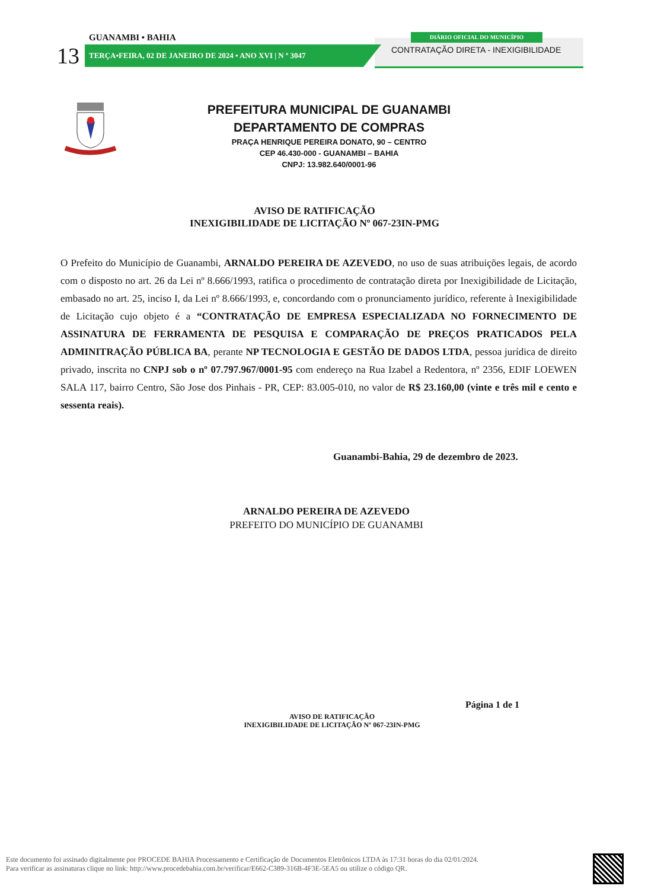DIÁRIO OFICIAL DO MUNICÍPIO
CONTRATAÇÃO DIRETA - INEXIGIBILIDADE
GUANAMBI • BAHIA
13 TERÇA•FEIRA, 02 DE JANEIRO DE 2024 • ANO XVI | N º 3047
PREFEITURA MUNICIPAL DE GUANAMBI
DEPARTAMENTO DE COMPRAS
PRAÇA HENRIQUE PEREIRA DONATO, 90 – CENTRO
CEP 46.430-000 - GUANAMBI – BAHIA
CNPJ: 13.982.640/0001-96
AVISO DE RATIFICAÇÃO
INEXIGIBILIDADE DE LICITAÇÃO Nº 067-23IN-PMG
O Prefeito do Município de Guanambi, ARNALDO PEREIRA DE AZEVEDO, no uso de suas atribuições legais, de acordo com o disposto no art. 26 da Lei nº 8.666/1993, ratifica o procedimento de contratação direta por Inexigibilidade de Licitação, embasado no art. 25, inciso I, da Lei nº 8.666/1993, e, concordando com o pronunciamento jurídico, referente à Inexigibilidade de Licitação cujo objeto é a “CONTRATAÇÃO DE EMPRESA ESPECIALIZADA NO FORNECIMENTO DE ASSINATURA DE FERRAMENTA DE PESQUISA E COMPARAÇÃO DE PREÇOS PRATICADOS PELA ADMINITRAÇÃO PÚBLICA BA, perante NP TECNOLOGIA E GESTÃO DE DADOS LTDA, pessoa jurídica de direito privado, inscrita no CNPJ sob o nº 07.797.967/0001-95 com endereço na Rua Izabel a Redentora, nº 2356, EDIF LOEWEN SALA 117, bairro Centro, São Jose dos Pinhais - PR, CEP: 83.005-010, no valor de R$ 23.160,00 (vinte e três mil e cento e sessenta reais).
Guanambi-Bahia, 29 de dezembro de 2023.
ARNALDO PEREIRA DE AZEVEDO
PREFEITO DO MUNICÍPIO DE GUANAMBI
Página 1 de 1
AVISO DE RATIFICAÇÃO
INEXIGIBILIDADE DE LICITAÇÃO Nº 067-23IN-PMG
Este documento foi assinado digitalmente por PROCEDE BAHIA Processamento e Certificação de Documentos Eletrônicos LTDA às 17:31 horas do dia 02/01/2024.
Para verificar as assinaturas clique no link: http://www.procedebahia.com.br/verificar/E662-C389-316B-4F3E-5EA5 ou utilize o código QR.